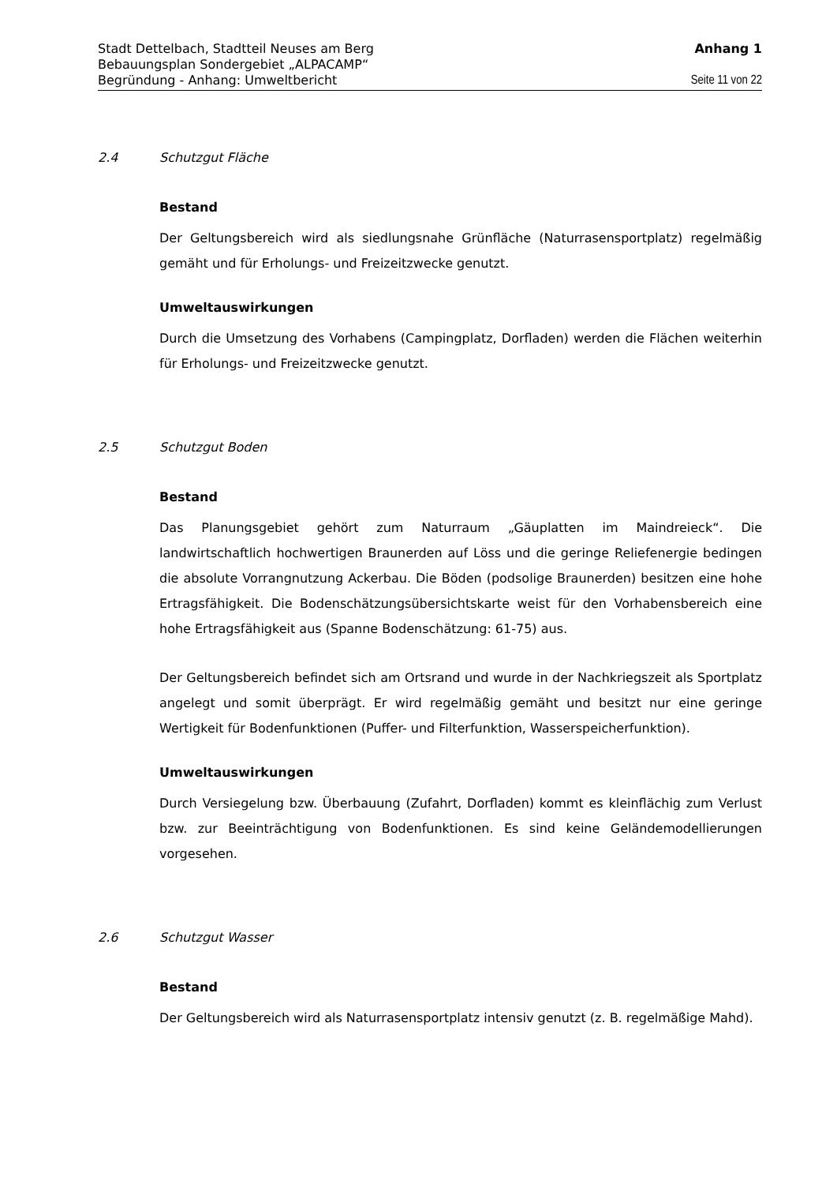Stadt Dettelbach, Stadtteil Neuses am Berg Anhang 1
Bebauungsplan Sondergebiet „ALPACAMP“
Begründung - Anhang: Umweltbericht Seite 11 von 22
2.4 Schutzgut Fläche
Bestand
Der Geltungsbereich wird als siedlungsnahe Grünfläche (Naturrasensportplatz) regelmäßig gemäht und für Erholungs- und Freizeitzwecke genutzt.
Umweltauswirkungen
Durch die Umsetzung des Vorhabens (Campingplatz, Dorfladen) werden die Flächen weiterhin für Erholungs- und Freizeitzwecke genutzt.
2.5 Schutzgut Boden
Bestand
Das Planungsgebiet gehört zum Naturraum „Gäuplatten im Maindreieck“. Die landwirtschaftlich hochwertigen Braunerden auf Löss und die geringe Reliefenergie bedingen die absolute Vorrangnutzung Ackerbau. Die Böden (podsolige Braunerden) besitzen eine hohe Ertragsfähigkeit. Die Bodenschätzungsübersichtskarte weist für den Vorhabensbereich eine hohe Ertragsfähigkeit aus (Spanne Bodenschätzung: 61-75) aus.
Der Geltungsbereich befindet sich am Ortsrand und wurde in der Nachkriegszeit als Sportplatz angelegt und somit überprägt. Er wird regelmäßig gemäht und besitzt nur eine geringe Wertigkeit für Bodenfunktionen (Puffer- und Filterfunktion, Wasserspeicherfunktion).
Umweltauswirkungen
Durch Versiegelung bzw. Überbauung (Zufahrt, Dorfladen) kommt es kleinflächig zum Verlust bzw. zur Beeinträchtigung von Bodenfunktionen. Es sind keine Geländemodellierungen vorgesehen.
2.6 Schutzgut Wasser
Bestand
Der Geltungsbereich wird als Naturrasensportplatz intensiv genutzt (z. B. regelmäßige Mahd).